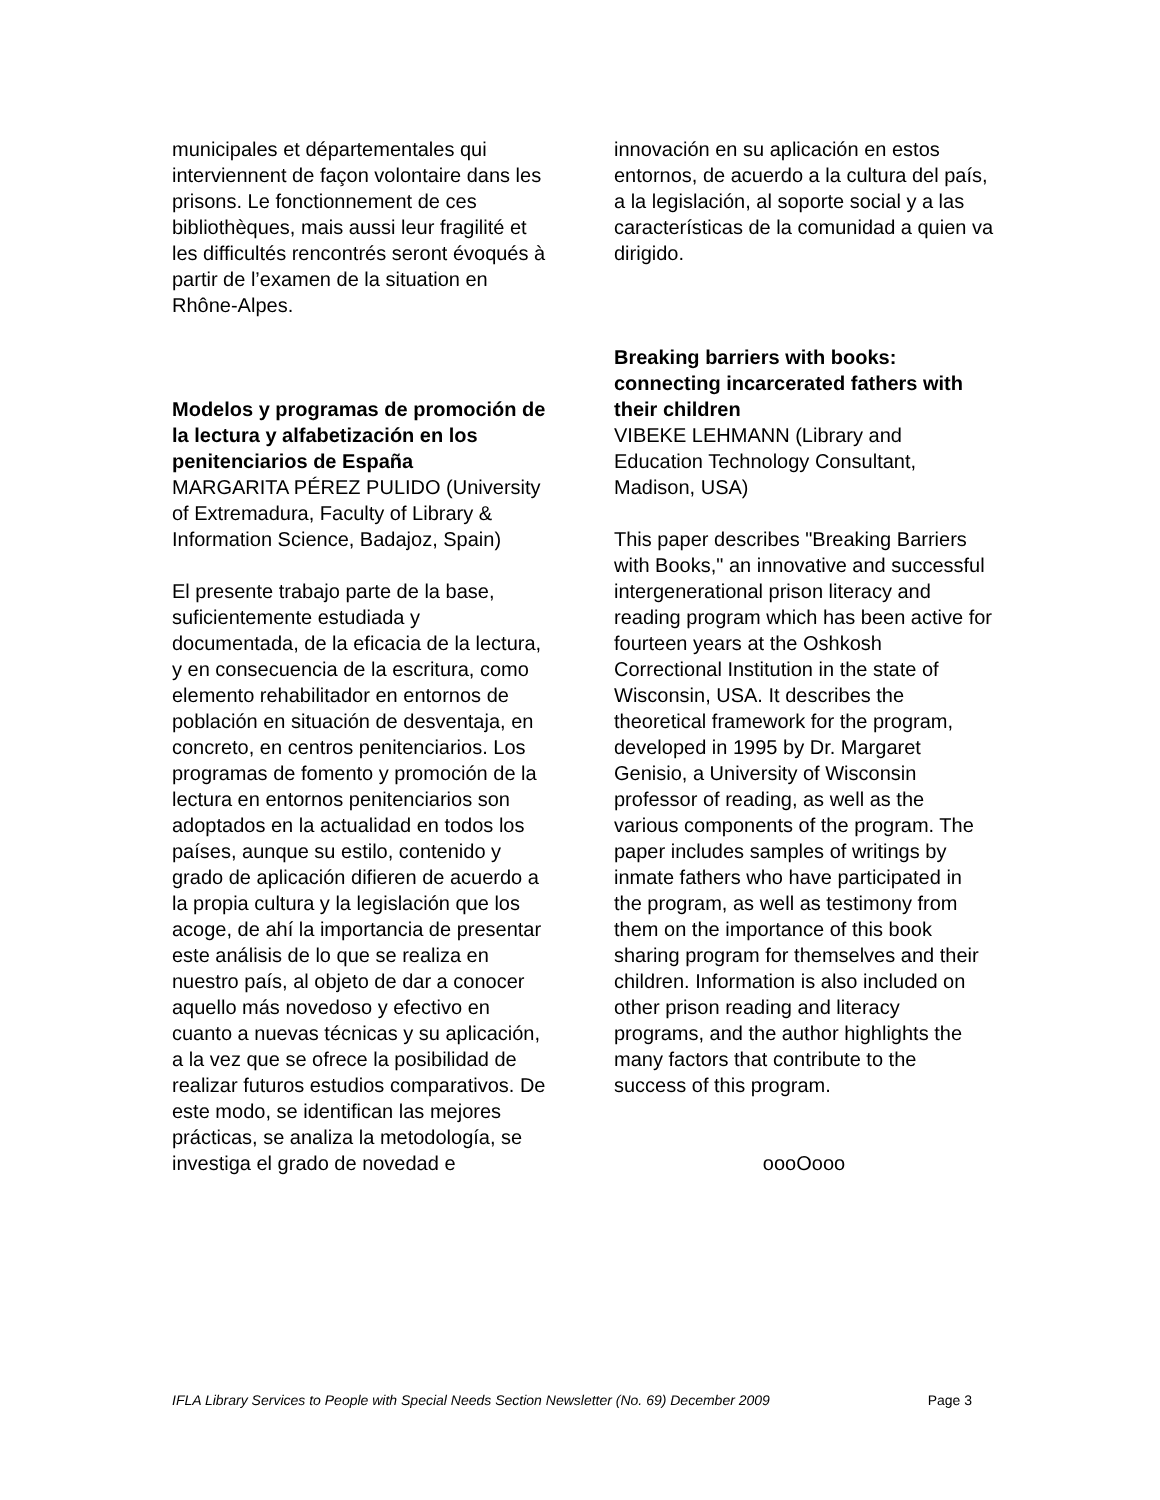municipales et départementales qui interviennent de façon volontaire dans les prisons. Le fonctionnement de ces bibliothèques, mais aussi leur fragilité et les difficultés rencontrés seront évoqués à partir de l’examen de la situation en Rhône-Alpes.
Modelos y programas de promoción de la lectura y alfabetización en los penitenciarios de España
MARGARITA PÉREZ PULIDO (University of Extremadura, Faculty of Library & Information Science, Badajoz, Spain)
El presente trabajo parte de la base, suficientemente estudiada y documentada, de la eficacia de la lectura, y en consecuencia de la escritura, como elemento rehabilitador en entornos de población en situación de desventaja, en concreto, en centros penitenciarios. Los programas de fomento y promoción de la lectura en entornos penitenciarios son adoptados en la actualidad en todos los países, aunque su estilo, contenido y grado de aplicación difieren de acuerdo a la propia cultura y la legislación que los acoge, de ahí la importancia de presentar este análisis de lo que se realiza en nuestro país, al objeto de dar a conocer aquello más novedoso y efectivo en cuanto a nuevas técnicas y su aplicación, a la vez que se ofrece la posibilidad de realizar futuros estudios comparativos. De este modo, se identifican las mejores prácticas, se analiza la metodología, se investiga el grado de novedad e
innovación en su aplicación en estos entornos, de acuerdo a la cultura del país, a la legislación, al soporte social y a las características de la comunidad a quien va dirigido.
Breaking barriers with books: connecting incarcerated fathers with their children
VIBEKE LEHMANN (Library and Education Technology Consultant, Madison, USA)
This paper describes "Breaking Barriers with Books," an innovative and successful intergenerational prison literacy and reading program which has been active for fourteen years at the Oshkosh Correctional Institution in the state of Wisconsin, USA. It describes the theoretical framework for the program, developed in 1995 by Dr. Margaret Genisio, a University of Wisconsin professor of reading, as well as the various components of the program. The paper includes samples of writings by inmate fathers who have participated in the program, as well as testimony from them on the importance of this book sharing program for themselves and their children. Information is also included on other prison reading and literacy programs, and the author highlights the many factors that contribute to the success of this program.
oooOooo
IFLA Library Services to People with Special Needs Section Newsletter (No. 69) December 2009 Page 3